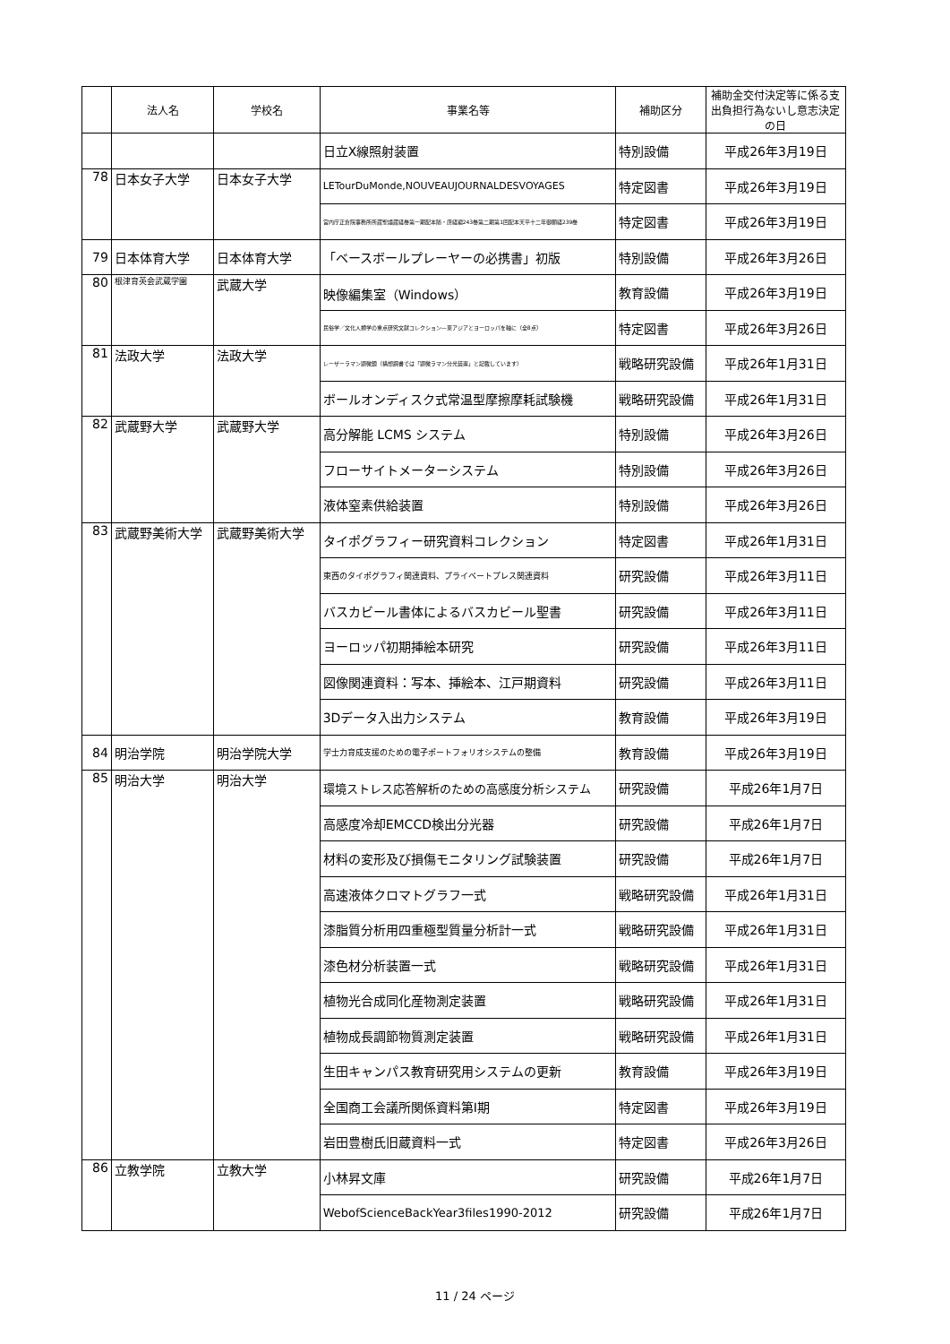| | 法人名 | 学校名 | 事業名等 | 補助区分 | 補助金交付決定等に係る支出負担行為ないし意志決定の日 |
| --- | --- | --- | --- | --- | --- |
| | | | 日立X線照射装置 | 特別設備 | 平成26年3月19日 |
| 78 | 日本女子大学 | 日本女子大学 | LETourDuMonde,NOUVEAUJOURNALDESVOYAGES | 特定図書 | 平成26年3月19日 |
| | | | 宮内庁正倉院事務所所蔵聖語蔵経巻第一期配本随・唐経編243巻第二期第1回配本天平十二年御願経239巻 | 特定図書 | 平成26年3月19日 |
| 79 | 日本体育大学 | 日本体育大学 | 「ベースボールプレーヤーの必携書」初版 | 特別設備 | 平成26年3月26日 |
| 80 | 根津育英会武蔵学園 | 武蔵大学 | 映像編集室（Windows） | 教育設備 | 平成26年3月19日 |
| | | | 民俗学／文化人類学の重点研究文献コレクション—東アジアとヨーロッパを軸に（全8点） | 特定図書 | 平成26年3月26日 |
| 81 | 法政大学 | 法政大学 | レーザーラマン顕微鏡（構想調書では「顕微ラマン分光装置」と記載しています） | 戦略研究設備 | 平成26年1月31日 |
| | | | ボールオンディスク式常温型摩擦摩耗試験機 | 戦略研究設備 | 平成26年1月31日 |
| 82 | 武蔵野大学 | 武蔵野大学 | 高分解能 LCMS システム | 特別設備 | 平成26年3月26日 |
| | | | フローサイトメーターシステム | 特別設備 | 平成26年3月26日 |
| | | | 液体窒素供給装置 | 特別設備 | 平成26年3月26日 |
| 83 | 武蔵野美術大学 | 武蔵野美術大学 | タイポグラフィー研究資料コレクション | 特定図書 | 平成26年1月31日 |
| | | | 東西のタイポグラフィ関連資料、プライベートプレス関連資料 | 研究設備 | 平成26年3月11日 |
| | | | バスカビール書体によるバスカビール聖書 | 研究設備 | 平成26年3月11日 |
| | | | ヨーロッパ初期挿絵本研究 | 研究設備 | 平成26年3月11日 |
| | | | 図像関連資料：写本、挿絵本、江戸期資料 | 研究設備 | 平成26年3月11日 |
| | | | 3Dデータ入出力システム | 教育設備 | 平成26年3月19日 |
| 84 | 明治学院 | 明治学院大学 | 学士力育成支援のための電子ポートフォリオシステムの整備 | 教育設備 | 平成26年3月19日 |
| 85 | 明治大学 | 明治大学 | 環境ストレス応答解析のための高感度分析システム | 研究設備 | 平成26年1月7日 |
| | | | 高感度冷却EMCCD検出分光器 | 研究設備 | 平成26年1月7日 |
| | | | 材料の変形及び損傷モニタリング試験装置 | 研究設備 | 平成26年1月7日 |
| | | | 高速液体クロマトグラフ一式 | 戦略研究設備 | 平成26年1月31日 |
| | | | 漆脂質分析用四重極型質量分析計一式 | 戦略研究設備 | 平成26年1月31日 |
| | | | 漆色材分析装置一式 | 戦略研究設備 | 平成26年1月31日 |
| | | | 植物光合成同化産物測定装置 | 戦略研究設備 | 平成26年1月31日 |
| | | | 植物成長調節物質測定装置 | 戦略研究設備 | 平成26年1月31日 |
| | | | 生田キャンパス教育研究用システムの更新 | 教育設備 | 平成26年3月19日 |
| | | | 全国商工会議所関係資料第Ⅰ期 | 特定図書 | 平成26年3月19日 |
| | | | 岩田豊樹氏旧蔵資料一式 | 特定図書 | 平成26年3月26日 |
| 86 | 立教学院 | 立教大学 | 小林昇文庫 | 研究設備 | 平成26年1月7日 |
| | | | WebofScienceBackYear3files1990-2012 | 研究設備 | 平成26年1月7日 |
11 / 24 ページ